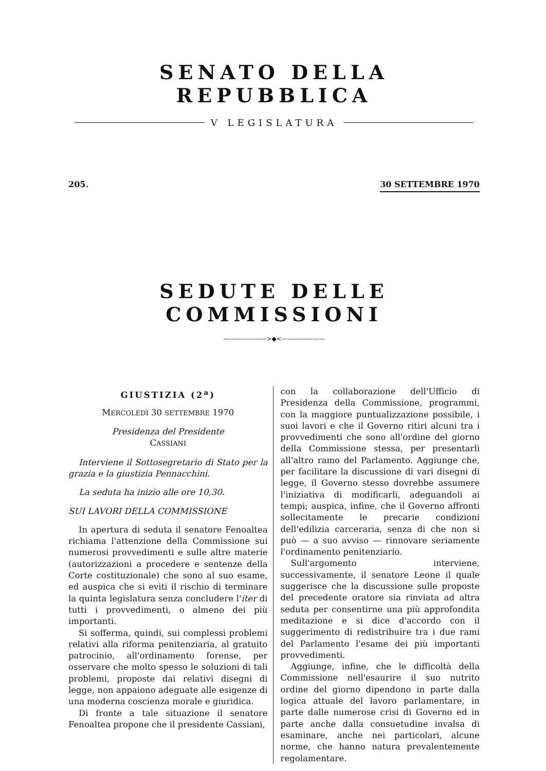SENATO DELLA REPUBBLICA
V LEGISLATURA
205. 30 SETTEMBRE 1970
SEDUTE DELLE COMMISSIONI
———————>◆<———————
GIUSTIZIA (2<sup>a</sup>)
MERCOLEDÌ 30 SETTEMBRE 1970
Presidenza del Presidente
CASSIANI
Interviene il Sottosegretario di Stato per la grazia e la giustizia Pennacchini.
La seduta ha inizio alle ore 10,30.
SUI LAVORI DELLA COMMISSIONE
In apertura di seduta il senatore Fenoaltea richiama l'attenzione della Commissione sui numerosi provvedimenti e sulle altre materie (autorizzazioni a procedere e sentenze della Corte costituzionale) che sono al suo esame, ed auspica che si eviti il rischio di terminare la quinta legislatura senza concludere l'iter di tutti i provvedimenti, o almeno dei più importanti.
Si sofferma, quindi, sui complessi problemi relativi alla riforma penitenziaria, al gratuito patrocinio, all'ordinamento forense, per osservare che molto spesso le soluzioni di tali problemi, proposte dai relativi disegni di legge, non appaiono adeguate alle esigenze di una moderna coscienza morale e giuridica.
Di fronte a tale situazione il senatore Fenoaltea propone che il presidente Cassiani,
con la collaborazione dell'Ufficio di Presidenza della Commissione, programmi, con la maggiore puntualizzazione possibile, i suoi lavori e che il Governo ritiri alcuni tra i provvedimenti che sono all'ordine del giorno della Commissione stessa, per presentarli all'altro ramo del Parlamento. Aggiunge che, per facilitare la discussione di vari disegni di legge, il Governo stesso dovrebbe assumere l'iniziativa di modificarli, adeguandoli ai tempi; auspica, infine, che il Governo affronti sollecitamente le precarie condizioni dell'edilizia carceraria, senza di che non si può — a suo avviso — rinnovare seriamente l'ordinamento penitenziario.
Sull'argomento interviene, successivamente, il senatore Leone il quale suggerisce che la discussione sulle proposte del precedente oratore sia rinviata ad altra seduta per consentirne una più approfondita meditazione e si dice d'accordo con il suggerimento di redistribuire tra i due rami del Parlamento l'esame dei più importanti provvedimenti.
Aggiunge, infine, che le difficoltà della Commissione nell'esaurire il suo nutrito ordine del giorno dipendono in parte dalla logica attuale del lavoro parlamentare, in parte dalle numerose crisi di Governo ed in parte anche dalla consuetudine invalsa di esaminare, anche nei particolari, alcune norme, che hanno natura prevalentemente regolamentare.